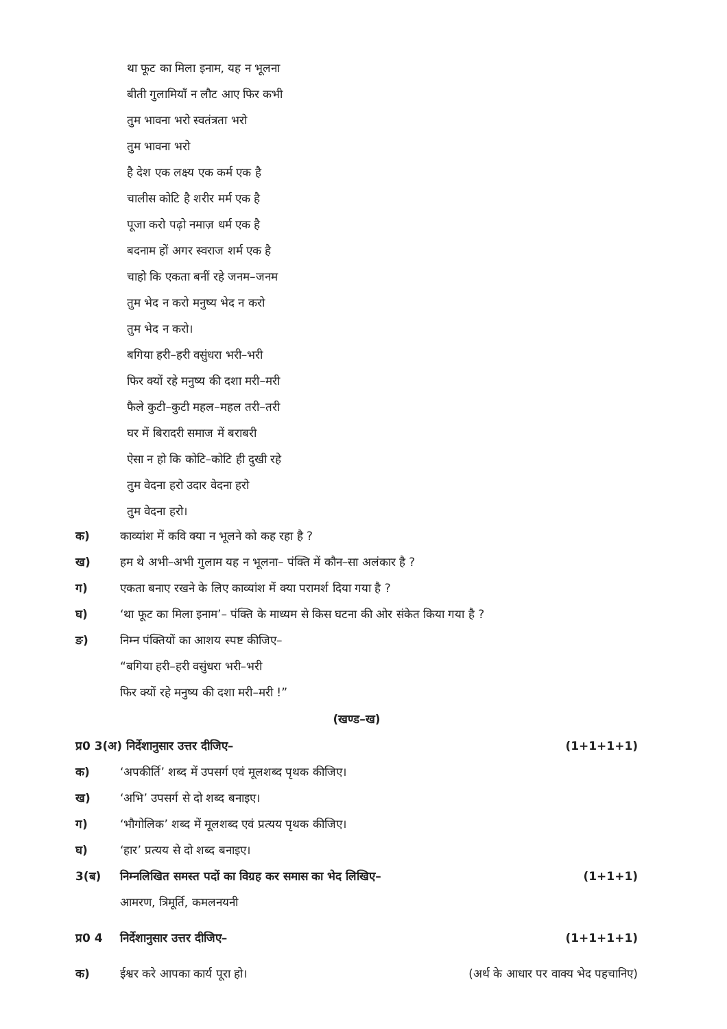था फूट का मिला इनाम, यह न भूलना
बीती गुलामियाँ न लौट आए फिर कभी
तुम भावना भरो स्वतंत्रता भरो
तुम भावना भरो
है देश एक लक्ष्य एक कर्म एक है
चालीस कोटि है शरीर मर्म एक है
पूजा करो पढ़ो नमाज़ धर्म एक है
बदनाम हों अगर स्वराज शर्म एक है
चाहो कि एकता बनीं रहे जनम–जनम
तुम भेद न करो मनुष्य भेद न करो
तुम भेद न करो।
बगिया हरी–हरी वसुंधरा भरी–भरी
फिर क्यों रहे मनुष्य की दशा मरी–मरी
फैले कुटी–कुटी महल–महल तरी–तरी
घर में बिरादरी समाज में बराबरी
ऐसा न हो कि कोटि–कोटि ही दुखी रहे
तुम वेदना हरो उदार वेदना हरो
तुम वेदना हरो।
क) काव्यांश में कवि क्या न भूलने को कह रहा है ?
ख) हम थे अभी–अभी गुलाम यह न भूलना– पंक्ति में कौन–सा अलंकार है ?
ग) एकता बनाए रखने के लिए काव्यांश में क्या परामर्श दिया गया है ?
घ) ‘था फूट का मिला इनाम’– पंक्ति के माध्यम से किस घटना की ओर संकेत किया गया है ?
ङ) निम्न पंक्तियों का आशय स्पष्ट कीजिए–
“बगिया हरी–हरी वसुंधरा भरी–भरी
फिर क्यों रहे मनुष्य की दशा मरी–मरी !”
(खण्ड–ख)
प्र0 3(अ) निर्देशानुसार उत्तर दीजिए– (1+1+1+1)
क) ‘अपकीर्ति’ शब्द में उपसर्ग एवं मूलशब्द पृथक कीजिए।
ख) ‘अभि’ उपसर्ग से दो शब्द बनाइए।
ग) ‘भौगोलिक’ शब्द में मूलशब्द एवं प्रत्यय पृथक कीजिए।
घ) ‘हार’ प्रत्यय से दो शब्द बनाइए।
3(ब) निम्नलिखित समस्त पदों का विग्रह कर समास का भेद लिखिए– (1+1+1)
आमरण, त्रिमूर्ति, कमलनयनी
प्र0 4 निर्देशानुसार उत्तर दीजिए– (1+1+1+1)
क) ईश्वर करे आपका कार्य पूरा हो। (अर्थ के आधार पर वाक्य भेद पहचानिए)